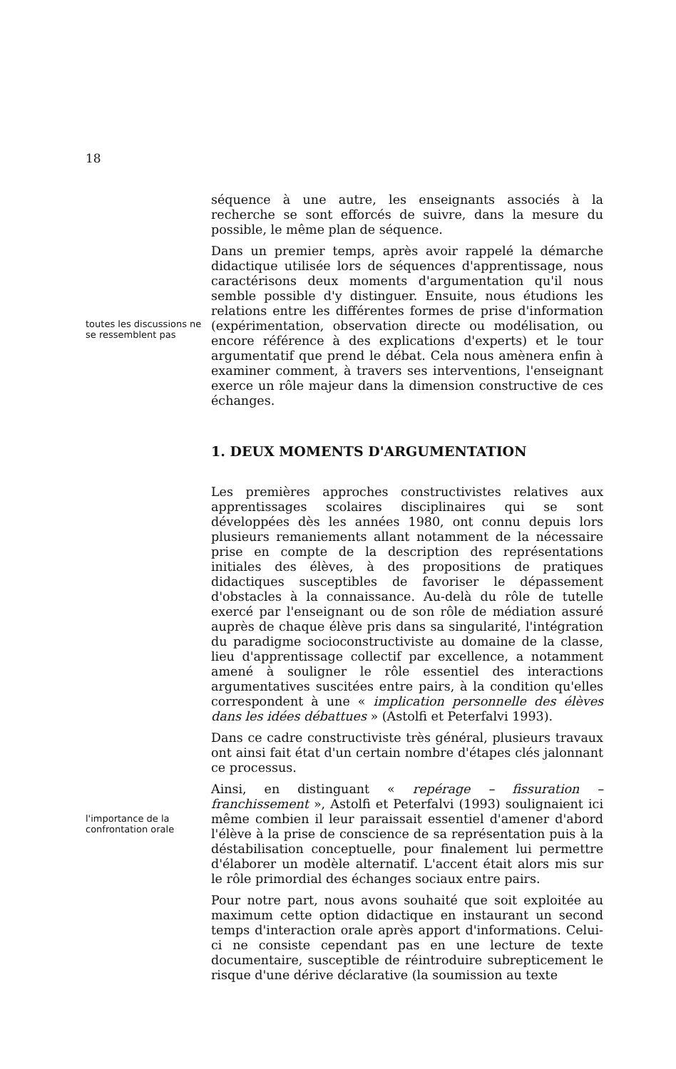18
séquence à une autre, les enseignants associés à la recherche se sont efforcés de suivre, dans la mesure du possible, le même plan de séquence.
toutes les discussions ne se ressemblent pas
Dans un premier temps, après avoir rappelé la démarche didactique utilisée lors de séquences d'apprentissage, nous caractérisons deux moments d'argumentation qu'il nous semble possible d'y distinguer. Ensuite, nous étudions les relations entre les différentes formes de prise d'information (expérimentation, observation directe ou modélisation, ou encore référence à des explications d'experts) et le tour argumentatif que prend le débat. Cela nous amènera enfin à examiner comment, à travers ses interventions, l'enseignant exerce un rôle majeur dans la dimension constructive de ces échanges.
1. DEUX MOMENTS D'ARGUMENTATION
Les premières approches constructivistes relatives aux apprentissages scolaires disciplinaires qui se sont développées dès les années 1980, ont connu depuis lors plusieurs remaniements allant notamment de la nécessaire prise en compte de la description des représentations initiales des élèves, à des propositions de pratiques didactiques susceptibles de favoriser le dépassement d'obstacles à la connaissance. Au-delà du rôle de tutelle exercé par l'enseignant ou de son rôle de médiation assuré auprès de chaque élève pris dans sa singularité, l'intégration du paradigme socioconstructiviste au domaine de la classe, lieu d'apprentissage collectif par excellence, a notamment amené à souligner le rôle essentiel des interactions argumentatives suscitées entre pairs, à la condition qu'elles correspondent à une « implication personnelle des élèves dans les idées débattues » (Astolfi et Peterfalvi 1993).
Dans ce cadre constructiviste très général, plusieurs travaux ont ainsi fait état d'un certain nombre d'étapes clés jalonnant ce processus.
l'importance de la confrontation orale
Ainsi, en distinguant « repérage – fissuration – franchissement », Astolfi et Peterfalvi (1993) soulignaient ici même combien il leur paraissait essentiel d'amener d'abord l'élève à la prise de conscience de sa représentation puis à la déstabilisation conceptuelle, pour finalement lui permettre d'élaborer un modèle alternatif. L'accent était alors mis sur le rôle primordial des échanges sociaux entre pairs.
Pour notre part, nous avons souhaité que soit exploitée au maximum cette option didactique en instaurant un second temps d'interaction orale après apport d'informations. Celui-ci ne consiste cependant pas en une lecture de texte documentaire, susceptible de réintroduire subrepticement le risque d'une dérive déclarative (la soumission au texte